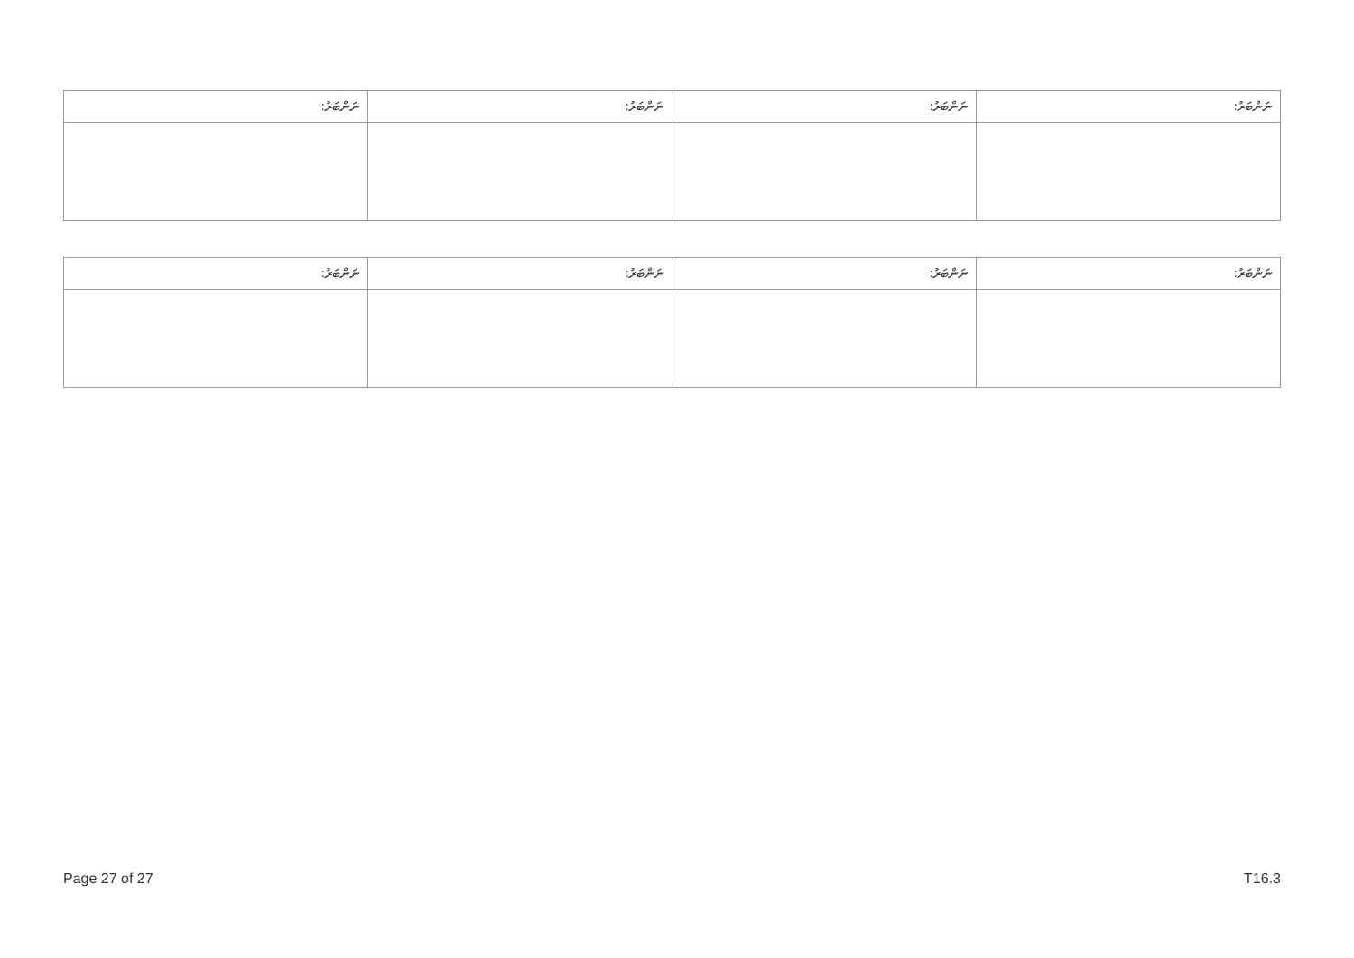| ނަންބަރު: | ނަންބަރު: | ނަންބަރު: | ނަންބަރު: |
| --- | --- | --- | --- |
| ނަންބަރު: | ނަންބަރު: | ނަންބަރު: | ނަންބަރު: |
| --- | --- | --- | --- |
Page 27 of 27 T16.3